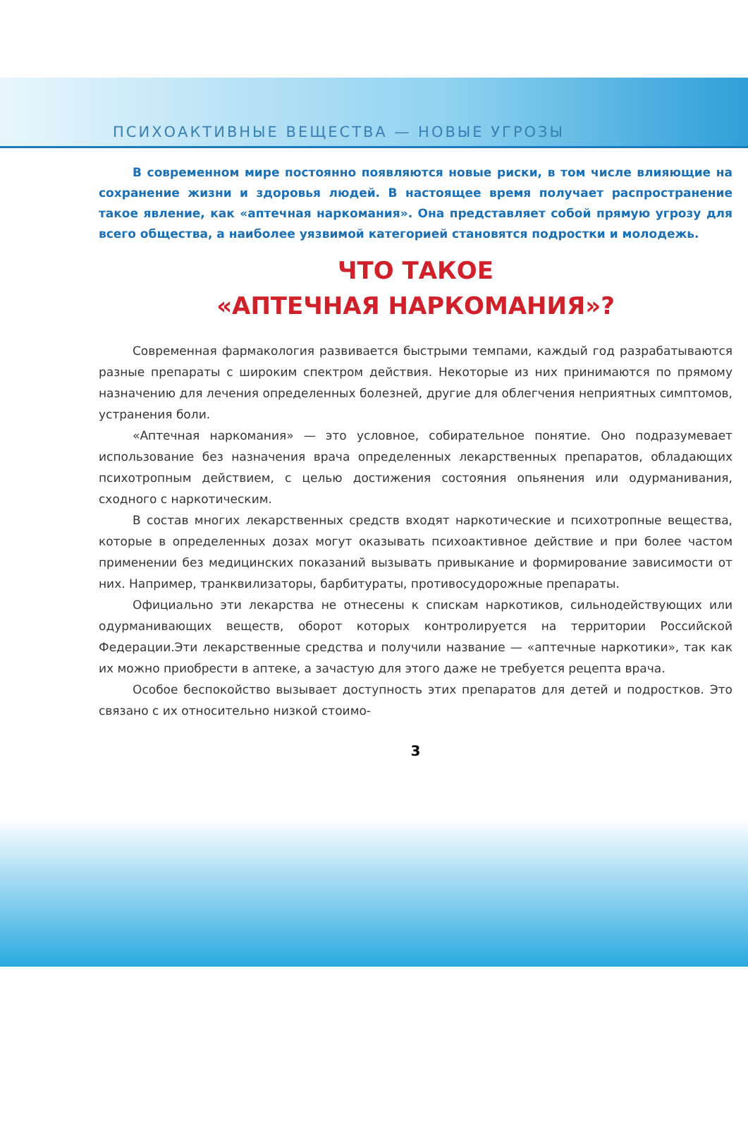ПСИХОАКТИВНЫЕ ВЕЩЕСТВА — НОВЫЕ УГРОЗЫ
В современном мире постоянно появляются новые риски, в том числе влияющие на сохранение жизни и здоровья людей. В настоящее время получает распространение такое явление, как «аптечная наркомания». Она представляет собой прямую угрозу для всего общества, а наиболее уязвимой категорией становятся подростки и молодежь.
ЧТО ТАКОЕ
«АПТЕЧНАЯ НАРКОМАНИЯ»?
Современная фармакология развивается быстрыми темпами, каждый год разрабатываются разные препараты с широким спектром действия. Некоторые из них принимаются по прямому назначению для лечения определенных болезней, другие для облегчения неприятных симптомов, устранения боли.
«Аптечная наркомания» — это условное, собирательное понятие. Оно подразумевает использование без назначения врача определенных лекарственных препаратов, обладающих психотропным действием, с целью достижения состояния опьянения или одурманивания, сходного с наркотическим.
В состав многих лекарственных средств входят наркотические и психотропные вещества, которые в определенных дозах могут оказывать психоактивное действие и при более частом применении без медицинских показаний вызывать привыкание и формирование зависимости от них. Например, транквилизаторы, барбитураты, противосудорожные препараты.
Официально эти лекарства не отнесены к спискам наркотиков, сильнодействующих или одурманивающих веществ, оборот которых контролируется на территории Российской Федерации.Эти лекарственные средства и получили название — «аптечные наркотики», так как их можно приобрести в аптеке, а зачастую для этого даже не требуется рецепта врача.
Особое беспокойство вызывает доступность этих препаратов для детей и подростков. Это связано с их относительно низкой стоимо-
3